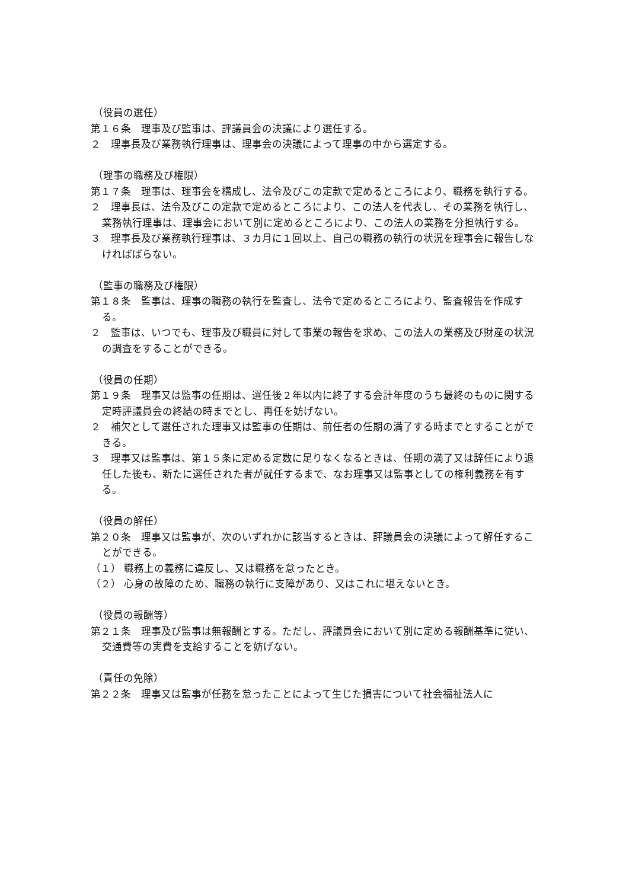（役員の選任）
第１６条　理事及び監事は、評議員会の決議により選任する。
２　理事長及び業務執行理事は、理事会の決議によって理事の中から選定する。
（理事の職務及び権限）
第１７条　理事は、理事会を構成し、法令及びこの定款で定めるところにより、職務を執行する。
２　理事長は、法令及びこの定款で定めるところにより、この法人を代表し、その業務を執行し、業務執行理事は、理事会において別に定めるところにより、この法人の業務を分担執行する。
３　理事長及び業務執行理事は、３カ月に１回以上、自己の職務の執行の状況を理事会に報告しなければばらない。
（監事の職務及び権限）
第１８条　監事は、理事の職務の執行を監査し、法令で定めるところにより、監査報告を作成する。
２　監事は、いつでも、理事及び職員に対して事業の報告を求め、この法人の業務及び財産の状況の調査をすることができる。
（役員の任期）
第１９条　理事又は監事の任期は、選任後２年以内に終了する会計年度のうち最終のものに関する定時評議員会の終結の時までとし、再任を妨げない。
２　補欠として選任された理事又は監事の任期は、前任者の任期の満了する時までとすることができる。
３　理事又は監事は、第１５条に定める定数に足りなくなるときは、任期の満了又は辞任により退任した後も、新たに選任された者が就任するまで、なお理事又は監事としての権利義務を有する。
（役員の解任）
第２０条　理事又は監事が、次のいずれかに該当するときは、評議員会の決議によって解任することができる。
（１） 職務上の義務に違反し、又は職務を怠ったとき。
（２） 心身の故障のため、職務の執行に支障があり、又はこれに堪えないとき。
（役員の報酬等）
第２１条　理事及び監事は無報酬とする。ただし、評議員会において別に定める報酬基準に従い、交通費等の実費を支給することを妨げない。
（責任の免除）
第２２条　理事又は監事が任務を怠ったことによって生じた損害について社会福祉法人に